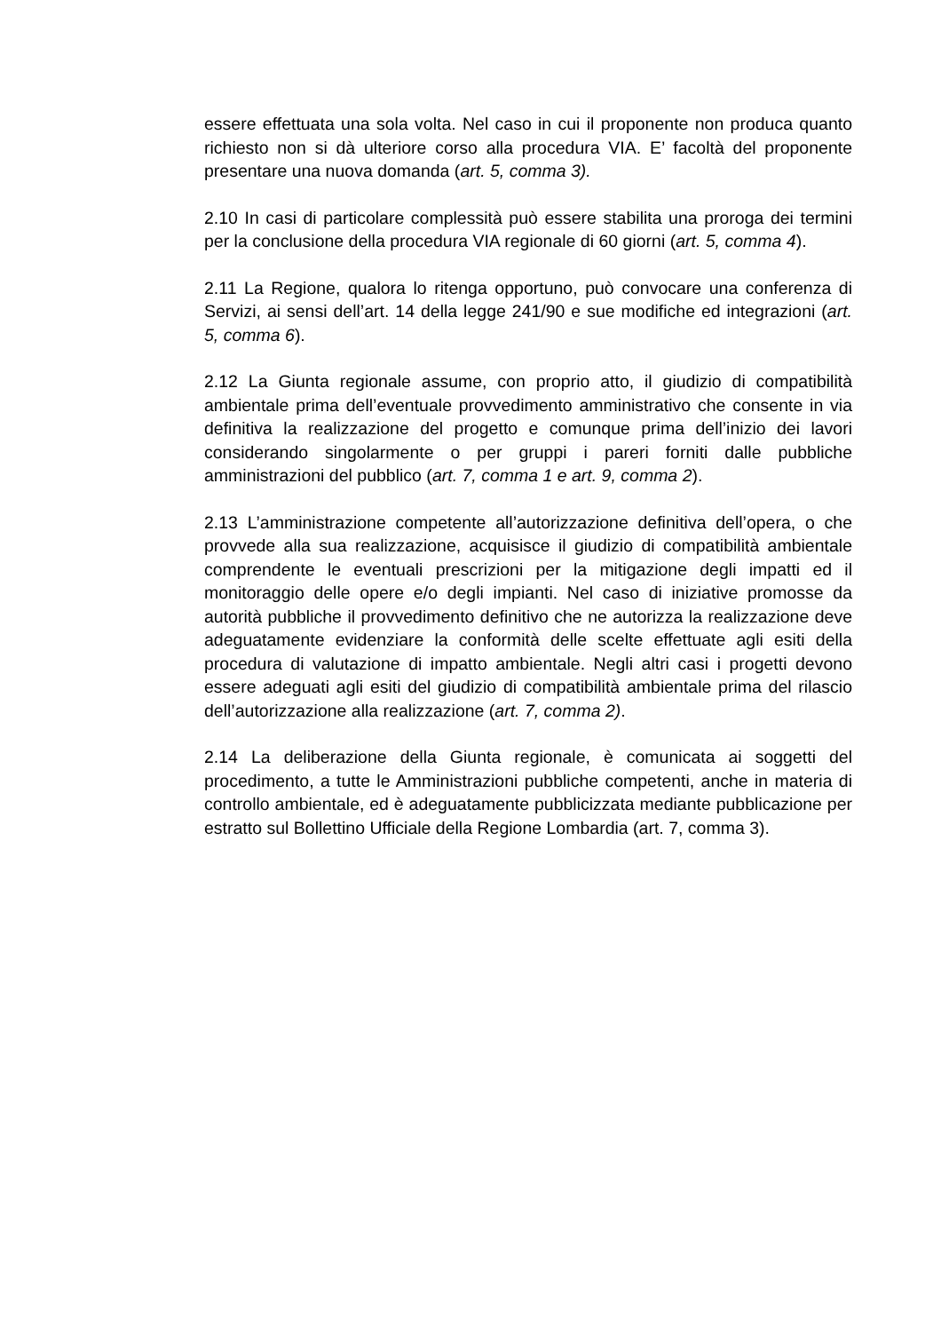essere effettuata una sola volta. Nel caso in cui il proponente non produca quanto richiesto non si dà ulteriore corso alla procedura VIA. E’ facoltà del proponente presentare una nuova domanda (art. 5, comma 3).
2.10 In casi di particolare complessità può essere stabilita una proroga dei termini per la conclusione della procedura VIA regionale di 60 giorni (art. 5, comma 4).
2.11 La Regione, qualora lo ritenga opportuno, può convocare una conferenza di Servizi, ai sensi dell’art. 14 della legge 241/90 e sue modifiche ed integrazioni (art. 5, comma 6).
2.12 La Giunta regionale assume, con proprio atto, il giudizio di compatibilità ambientale prima dell’eventuale provvedimento amministrativo che consente in via definitiva la realizzazione del progetto e comunque prima dell’inizio dei lavori considerando singolarmente o per gruppi i pareri forniti dalle pubbliche amministrazioni del pubblico (art. 7, comma 1 e art. 9, comma 2).
2.13 L’amministrazione competente all’autorizzazione definitiva dell’opera, o che provvede alla sua realizzazione, acquisisce il giudizio di compatibilità ambientale comprendente le eventuali prescrizioni per la mitigazione degli impatti ed il monitoraggio delle opere e/o degli impianti. Nel caso di iniziative promosse da autorità pubbliche il provvedimento definitivo che ne autorizza la realizzazione deve adeguatamente evidenziare la conformità delle scelte effettuate agli esiti della procedura di valutazione di impatto ambientale. Negli altri casi i progetti devono essere adeguati agli esiti del giudizio di compatibilità ambientale prima del rilascio dell’autorizzazione alla realizzazione (art. 7, comma 2).
2.14 La deliberazione della Giunta regionale, è comunicata ai soggetti del procedimento, a tutte le Amministrazioni pubbliche competenti, anche in materia di controllo ambientale, ed è adeguatamente pubblicizzata mediante pubblicazione per estratto sul Bollettino Ufficiale della Regione Lombardia (art. 7, comma 3).